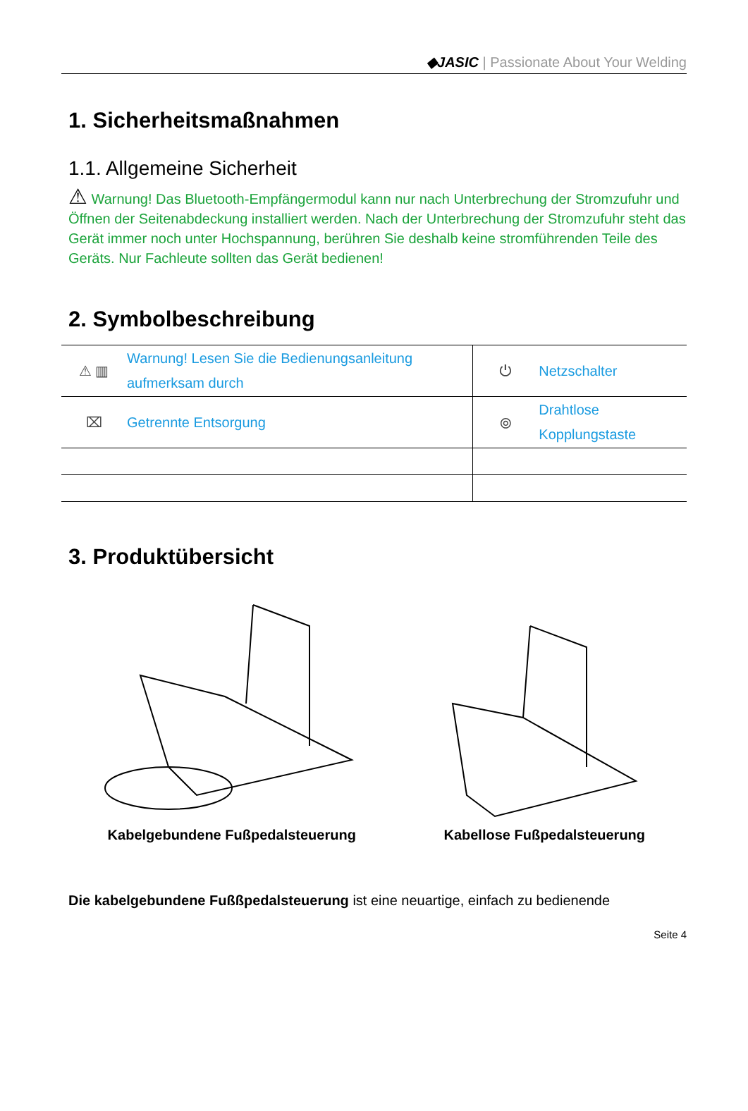◆JASIC | Passionate About Your Welding
1. Sicherheitsmaßnahmen
1.1. Allgemeine Sicherheit
⚠ Warnung! Das Bluetooth-Empfängermodul kann nur nach Unterbrechung der Stromzufuhr und Öffnen der Seitenabdeckung installiert werden. Nach der Unterbrechung der Stromzufuhr steht das Gerät immer noch unter Hochspannung, berühren Sie deshalb keine stromführenden Teile des Geräts. Nur Fachleute sollten das Gerät bedienen!
2. Symbolbeschreibung
| ⚠ ▥ | Warnung! Lesen Sie die Bedienungsanleitung aufmerksam durch | ⏻ | Netzschalter |
| ⌧ | Getrennte Entsorgung | ⦾ | Drahtlose Kopplungstaste |
3. Produktübersicht
Kabelgebundene Fußpedalsteuerung
Kabellose Fußpedalsteuerung
Die kabelgebundene Fußßpedalsteuerung ist eine neuartige, einfach zu bedienende
Seite 4